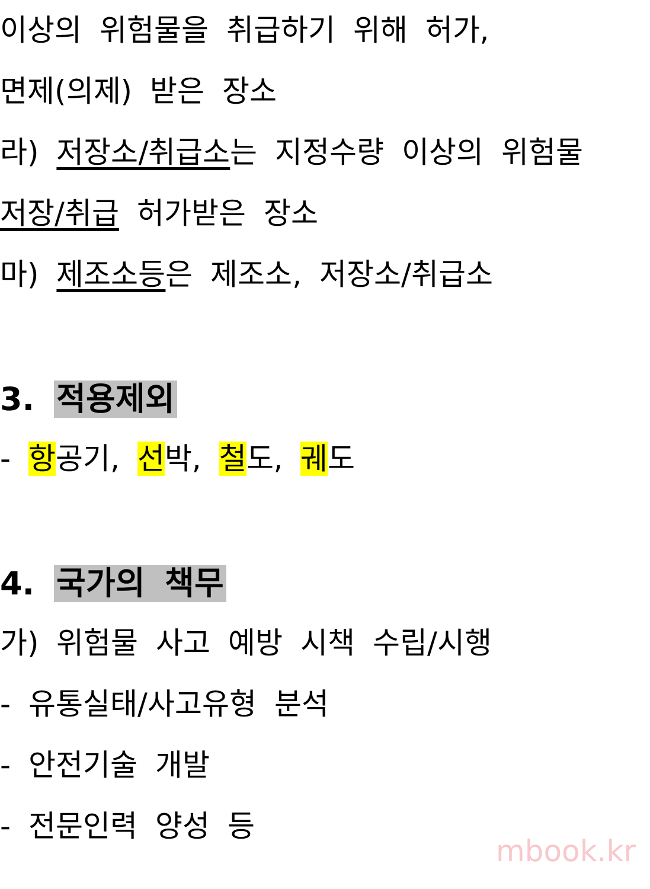이상의 위험물을 취급하기 위해 허가,
면제(의제) 받은 장소
라) 저장소/취급소는 지정수량 이상의 위험물
저장/취급 허가받은 장소
마) 제조소등은 제조소, 저장소/취급소
3. 적용제외
- 항공기, 선박, 철도, 궤도
4. 국가의 책무
가) 위험물 사고 예방 시책 수립/시행
- 유통실태/사고유형 분석
- 안전기술 개발
- 전문인력 양성 등
mbook.kr